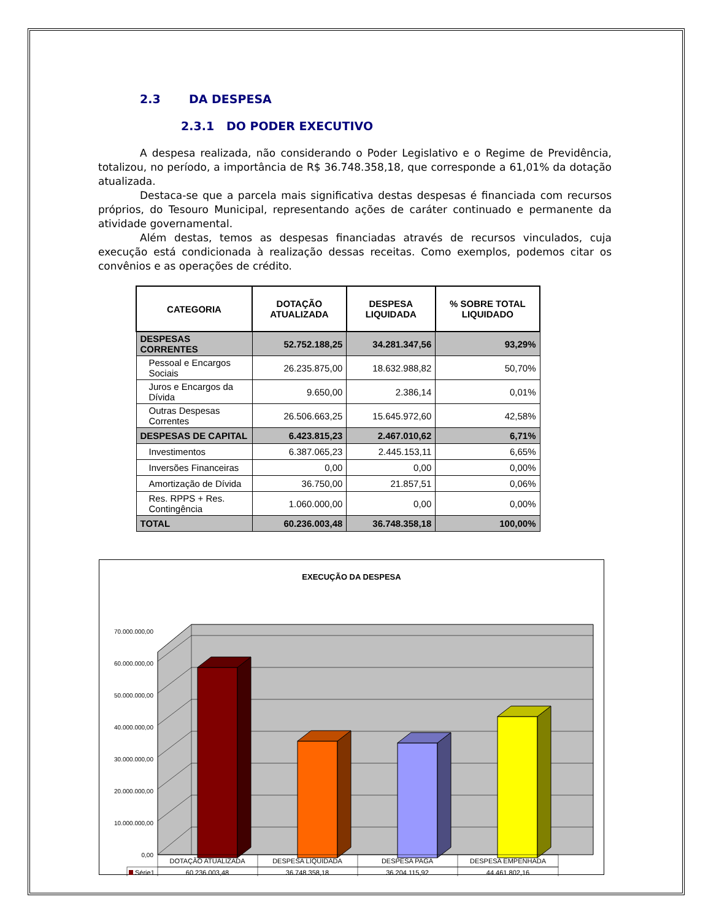2.3 DA DESPESA
2.3.1 DO PODER EXECUTIVO
A despesa realizada, não considerando o Poder Legislativo e o Regime de Previdência, totalizou, no período, a importância de R$ 36.748.358,18, que corresponde a 61,01% da dotação atualizada.
Destaca-se que a parcela mais significativa destas despesas é financiada com recursos próprios, do Tesouro Municipal, representando ações de caráter continuado e permanente da atividade governamental.
Além destas, temos as despesas financiadas através de recursos vinculados, cuja execução está condicionada à realização dessas receitas. Como exemplos, podemos citar os convênios e as operações de crédito.
| CATEGORIA | DOTAÇÃO ATUALIZADA | DESPESA LIQUIDADA | % SOBRE TOTAL LIQUIDADO |
| --- | --- | --- | --- |
| DESPESAS CORRENTES | 52.752.188,25 | 34.281.347,56 | 93,29% |
| Pessoal e Encargos Sociais | 26.235.875,00 | 18.632.988,82 | 50,70% |
| Juros e Encargos da Dívida | 9.650,00 | 2.386,14 | 0,01% |
| Outras Despesas Correntes | 26.506.663,25 | 15.645.972,60 | 42,58% |
| DESPESAS DE CAPITAL | 6.423.815,23 | 2.467.010,62 | 6,71% |
| Investimentos | 6.387.065,23 | 2.445.153,11 | 6,65% |
| Inversões Financeiras | 0,00 | 0,00 | 0,00% |
| Amortização de Dívida | 36.750,00 | 21.857,51 | 0,06% |
| Res. RPPS + Res. Contingência | 1.060.000,00 | 0,00 | 0,00% |
| TOTAL | 60.236.003,48 | 36.748.358,18 | 100,00% |
EXECUÇÃO DA DESPESA
0,00
10.000.000,00
20.000.000,00
30.000.000,00
40.000.000,00
50.000.000,00
60.000.000,00
70.000.000,00
DOTAÇÃO ATUALIZADA
DESPESA LIQUIDADA
DESPESA PAGA
DESPESA EMPENHADA
60.236.003,48
36.748.358,18
36.204.115,92
44.461.802,16
Série1